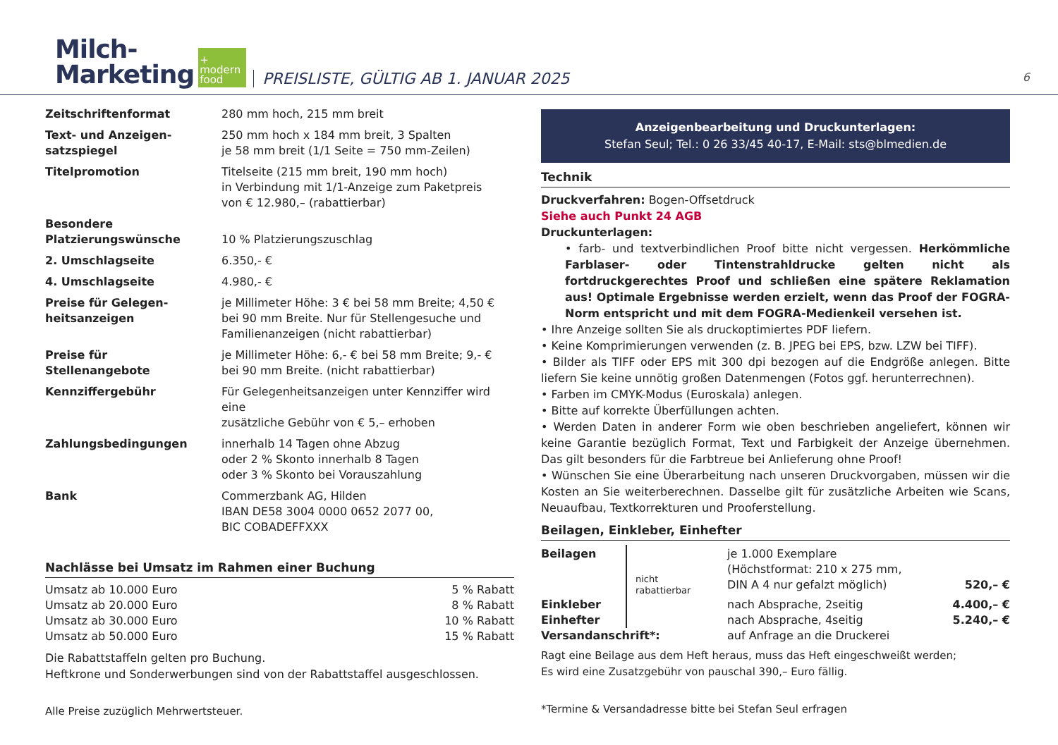Milch-
Marketing
+
modern
food
PREISLISTE, GÜLTIG AB 1. JANUAR 2025
6
| Zeitschriftenformat | 280 mm hoch, 215 mm breit |
| Text- und Anzeigen- satzspiegel | 250 mm hoch x 184 mm breit, 3 Spalten je 58 mm breit (1/1 Seite = 750 mm-Zeilen) |
| Titelpromotion | Titelseite (215 mm breit, 190 mm hoch) in Verbindung mit 1/1-Anzeige zum Paketpreis von € 12.980,– (rabattierbar) |
| Besondere Platzierungswünsche | 10 % Platzierungszuschlag |
| 2. Umschlagseite | 6.350,- € |
| 4. Umschlagseite | 4.980,- € |
| Preise für Gelegen- heitsanzeigen | je Millimeter Höhe: 3 € bei 58 mm Breite; 4,50 € bei 90 mm Breite. Nur für Stellengesuche und Familienanzeigen (nicht rabattierbar) |
| Preise für Stellenangebote | je Millimeter Höhe: 6,- € bei 58 mm Breite; 9,- € bei 90 mm Breite. (nicht rabattierbar) |
| Kennziffergebühr | Für Gelegenheitsanzeigen unter Kennziffer wird eine zusätzliche Gebühr von € 5,– erhoben |
| Zahlungsbedingungen | innerhalb 14 Tagen ohne Abzug oder 2 % Skonto innerhalb 8 Tagen oder 3 % Skonto bei Vorauszahlung |
| Bank | Commerzbank AG, Hilden IBAN DE58 3004 0000 0652 2077 00, BIC COBADEFFXXX |
Nachlässe bei Umsatz im Rahmen einer Buchung
| Umsatz ab 10.000 Euro | 5 % Rabatt |
| Umsatz ab 20.000 Euro | 8 % Rabatt |
| Umsatz ab 30.000 Euro | 10 % Rabatt |
| Umsatz ab 50.000 Euro | 15 % Rabatt |
Die Rabattstaffeln gelten pro Buchung.
Heftkrone und Sonderwerbungen sind von der Rabattstaffel ausgeschlossen.
Alle Preise zuzüglich Mehrwertsteuer.
Anzeigenbearbeitung und Druckunterlagen:
Stefan Seul; Tel.: 0 26 33/45 40-17, E-Mail: sts@blmedien.de
Technik
Druckverfahren: Bogen-Offsetdruck
Siehe auch Punkt 24 AGB
Druckunterlagen:
• farb- und textverbindlichen Proof bitte nicht vergessen. Herkömmliche Farblaser- oder Tintenstrahldrucke gelten nicht als fortdruckgerechtes Proof und schließen eine spätere Reklamation aus! Optimale Ergebnisse werden erzielt, wenn das Proof der FOGRA-Norm entspricht und mit dem FOGRA-Medienkeil versehen ist.
• Ihre Anzeige sollten Sie als druckoptimiertes PDF liefern.
• Keine Komprimierungen verwenden (z. B. JPEG bei EPS, bzw. LZW bei TIFF).
• Bilder als TIFF oder EPS mit 300 dpi bezogen auf die Endgröße anlegen. Bitte liefern Sie keine unnötig großen Datenmengen (Fotos ggf. herunterrechnen).
• Farben im CMYK-Modus (Euroskala) anlegen.
• Bitte auf korrekte Überfüllungen achten.
• Werden Daten in anderer Form wie oben beschrieben angeliefert, können wir keine Garantie bezüglich Format, Text und Farbigkeit der Anzeige übernehmen. Das gilt besonders für die Farbtreue bei Anlieferung ohne Proof!
• Wünschen Sie eine Überarbeitung nach unseren Druckvorgaben, müssen wir die Kosten an Sie weiterberechnen. Dasselbe gilt für zusätzliche Arbeiten wie Scans, Neuaufbau, Textkorrekturen und Prooferstellung.
Beilagen, Einkleber, Einhefter
| Beilagen | nicht rabattierbar | je 1.000 Exemplare (Höchstformat: 210 x 275 mm, DIN A 4 nur gefalzt möglich) | 520,– € |
| Einkleber | | nach Absprache, 2seitig | 4.400,– € |
| Einhefter | | nach Absprache, 4seitig | 5.240,– € |
| Versandanschrift*: | | auf Anfrage an die Druckerei | |
Ragt eine Beilage aus dem Heft heraus, muss das Heft eingeschweißt werden;
Es wird eine Zusatzgebühr von pauschal 390,– Euro fällig.
*Termine & Versandadresse bitte bei Stefan Seul erfragen